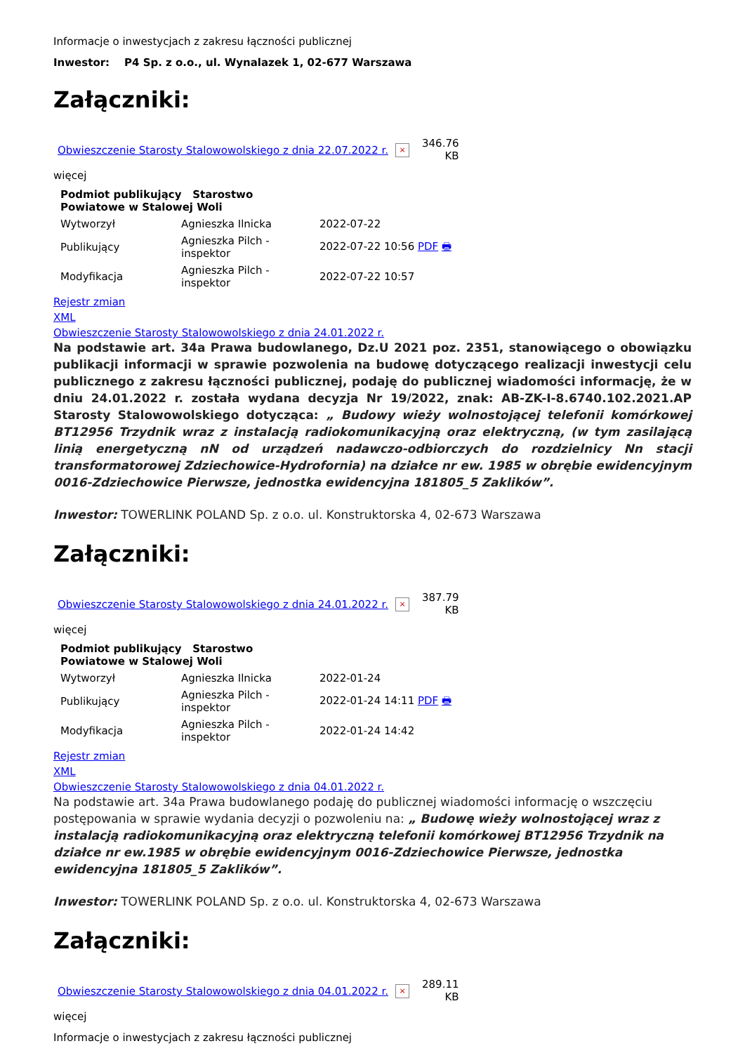Informacje o inwestycjach z zakresu łączności publicznej
Inwestor: P4 Sp. z o.o., ul. Wynalazek 1, 02-677 Warszawa
Załączniki:
| Obwieszczenie Starosty Stalowowolskiego z dnia 22.07.2022 r. | × | 346.76 KB |
więcej
| Podmiot publikujący Starostwo Powiatowe w Stalowej Woli | | |
| --- | --- | --- |
| Wytworzył | Agnieszka Ilnicka | 2022-07-22 |
| Publikujący | Agnieszka Pilch - inspektor | 2022-07-22 10:56 PDF 🖶 |
| Modyfikacja | Agnieszka Pilch - inspektor | 2022-07-22 10:57 |
Rejestr zmian
XML
Obwieszczenie Starosty Stalowowolskiego z dnia 24.01.2022 r.
Na podstawie art. 34a Prawa budowlanego, Dz.U 2021 poz. 2351, stanowiącego o obowiązku publikacji informacji w sprawie pozwolenia na budowę dotyczącego realizacji inwestycji celu publicznego z zakresu łączności publicznej, podaję do publicznej wiadomości informację, że w dniu 24.01.2022 r. została wydana decyzja Nr 19/2022, znak: AB-ZK-I-8.6740.102.2021.AP Starosty Stalowowolskiego dotycząca: „ Budowy wieży wolnostojącej telefonii komórkowej BT12956 Trzydnik wraz z instalacją radiokomunikacyjną oraz elektryczną, (w tym zasilającą linią energetyczną nN od urządzeń nadawczo-odbiorczych do rozdzielnicy Nn stacji transformatorowej Zdziechowice-Hydrofornia) na działce nr ew. 1985 w obrębie ewidencyjnym 0016-Zdziechowice Pierwsze, jednostka ewidencyjna 181805_5 Zaklików”.
Inwestor: TOWERLINK POLAND Sp. z o.o. ul. Konstruktorska 4, 02-673 Warszawa
Załączniki:
| Obwieszczenie Starosty Stalowowolskiego z dnia 24.01.2022 r. | × | 387.79 KB |
więcej
| Podmiot publikujący Starostwo Powiatowe w Stalowej Woli | | |
| --- | --- | --- |
| Wytworzył | Agnieszka Ilnicka | 2022-01-24 |
| Publikujący | Agnieszka Pilch - inspektor | 2022-01-24 14:11 PDF 🖶 |
| Modyfikacja | Agnieszka Pilch - inspektor | 2022-01-24 14:42 |
Rejestr zmian
XML
Obwieszczenie Starosty Stalowowolskiego z dnia 04.01.2022 r.
Na podstawie art. 34a Prawa budowlanego podaję do publicznej wiadomości informację o wszczęciu postępowania w sprawie wydania decyzji o pozwoleniu na: „ Budowę wieży wolnostojącej wraz z instalacją radiokomunikacyjną oraz elektryczną telefonii komórkowej BT12956 Trzydnik na działce nr ew.1985 w obrębie ewidencyjnym 0016-Zdziechowice Pierwsze, jednostka ewidencyjna 181805_5 Zaklików”.
Inwestor: TOWERLINK POLAND Sp. z o.o. ul. Konstruktorska 4, 02-673 Warszawa
Załączniki:
| Obwieszczenie Starosty Stalowowolskiego z dnia 04.01.2022 r. | × | 289.11 KB |
więcej
Informacje o inwestycjach z zakresu łączności publicznej